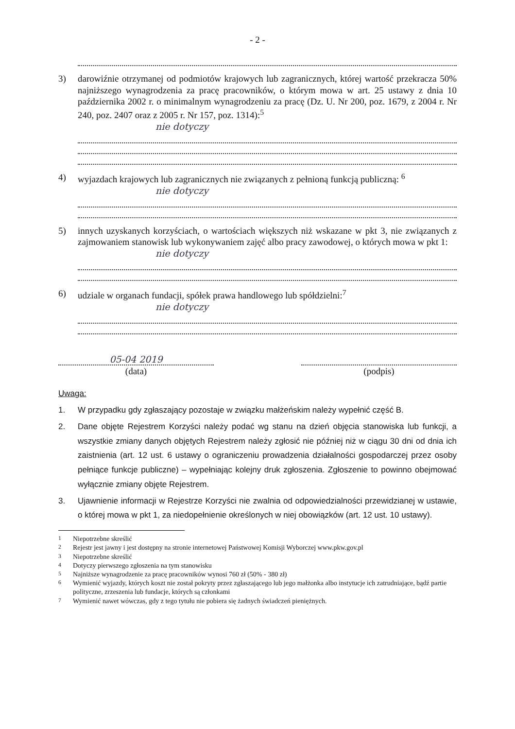- 2 -
3) darowiźnie otrzymanej od podmiotów krajowych lub zagranicznych, której wartość przekracza 50% najniższego wynagrodzenia za pracę pracowników, o którym mowa w art. 25 ustawy z dnia 10 października 2002 r. o minimalnym wynagrodzeniu za pracę (Dz. U. Nr 200, poz. 1679, z 2004 r. Nr 240, poz. 2407 oraz z 2005 r. Nr 157, poz. 1314):<sup>5</sup>
nie dotyczy
4) wyjazdach krajowych lub zagranicznych nie związanych z pełnioną funkcją publiczną: <sup>6</sup>
nie dotyczy
5) innych uzyskanych korzyściach, o wartościach większych niż wskazane w pkt 3, nie związanych z zajmowaniem stanowisk lub wykonywaniem zajęć albo pracy zawodowej, o których mowa w pkt 1:
nie dotyczy
6) udziale w organach fundacji, spółek prawa handlowego lub spółdzielni:<sup>7</sup>
nie dotyczy
05-04 2019
(data)
(podpis)
Uwaga:
1. W przypadku gdy zgłaszający pozostaje w związku małżeńskim należy wypełnić część B.
2. Dane objęte Rejestrem Korzyści należy podać wg stanu na dzień objęcia stanowiska lub funkcji, a wszystkie zmiany danych objętych Rejestrem należy zgłosić nie później niż w ciągu 30 dni od dnia ich zaistnienia (art. 12 ust. 6 ustawy o ograniczeniu prowadzenia działalności gospodarczej przez osoby pełniące funkcje publiczne) – wypełniając kolejny druk zgłoszenia. Zgłoszenie to powinno obejmować wyłącznie zmiany objęte Rejestrem.
3. Ujawnienie informacji w Rejestrze Korzyści nie zwalnia od odpowiedzialności przewidzianej w ustawie, o której mowa w pkt 1, za niedopełnienie określonych w niej obowiązków (art. 12 ust. 10 ustawy).
<sup>1</sup> Niepotrzebne skreślić
<sup>2</sup> Rejestr jest jawny i jest dostępny na stronie internetowej Państwowej Komisji Wyborczej www.pkw.gov.pl
<sup>3</sup> Niepotrzebne skreślić
<sup>4</sup> Dotyczy pierwszego zgłoszenia na tym stanowisku
<sup>5</sup> Najniższe wynagrodzenie za pracę pracowników wynosi 760 zł (50% - 380 zł)
<sup>6</sup> Wymienić wyjazdy, których koszt nie został pokryty przez zgłaszającego lub jego małżonka albo instytucje ich zatrudniające, bądź partie polityczne, zrzeszenia lub fundacje, których są członkami
<sup>7</sup> Wymienić nawet wówczas, gdy z tego tytułu nie pobiera się żadnych świadczeń pieniężnych.